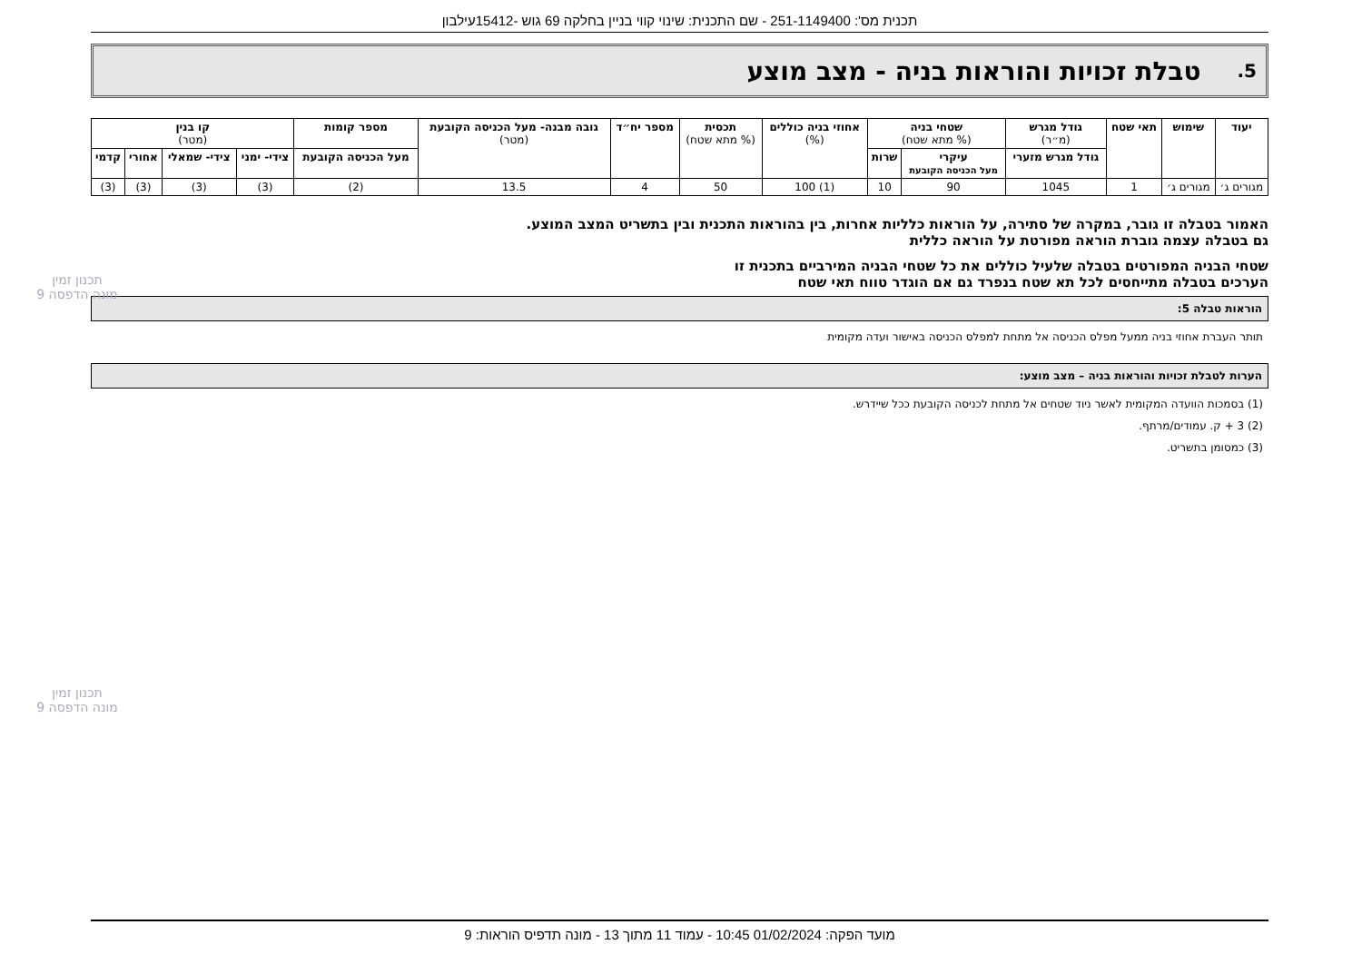תכנית מס': 251-1149400 - שם התכנית: שינוי קווי בניין בחלקה 69 גוש -15412עילבון
5. טבלת זכויות והוראות בניה - מצב מוצע
| יעוד | שימוש | תאי שטח | גודל מגרש (מ״ר) | שטחי בניה (% מתא שטח) | | אחוזי בניה כוללים (%) | תכסית (% מתא שטח) | מספר יח״ד | גובה מבנה- מעל הכניסה הקובעת (מטר) | מספר קומות | קו בנין (מטר) | | | |
| --- | --- | --- | --- | --- | --- | --- | --- | --- | --- | --- | --- | --- | --- | --- |
| | | | גודל מגרש מזערי | עיקרי מעל הכניסה הקובעת | שרות | | | | | מעל הכניסה הקובעת | צידי- ימני | צידי- שמאלי | אחורי | קדמי |
| מגורים ג׳ | מגורים ג׳ | 1 | 1045 | 90 | 10 | (1) 100 | 50 | 4 | 13.5 | (2) | (3) | (3) | (3) | (3) |
האמור בטבלה זו גובר, במקרה של סתירה, על הוראות כלליות אחרות, בין בהוראות התכנית ובין בתשריט המצב המוצע.
גם בטבלה עצמה גוברת הוראה מפורטת על הוראה כללית
שטחי הבניה המפורטים בטבלה שלעיל כוללים את כל שטחי הבניה המירביים בתכנית זו
הערכים בטבלה מתייחסים לכל תא שטח בנפרד גם אם הוגדר טווח תאי שטח
הוראות טבלה 5:
תותר העברת אחוזי בניה ממעל מפלס הכניסה אל מתחת למפלס הכניסה באישור ועדה מקומית
הערות לטבלת זכויות והוראות בניה – מצב מוצע:
(1) בסמכות הוועדה המקומית לאשר ניוד שטחים אל מתחת לכניסה הקובעת ככל שיידרש.
(2) 3 + ק. עמודים/מרתף.
(3) כמסומן בתשריט.
תכנון זמין
מונה הדפסה 9
תכנון זמין
מונה הדפסה 9
מועד הפקה: 01/02/2024 10:45 - עמוד 11 מתוך 13 - מונה תדפיס הוראות: 9